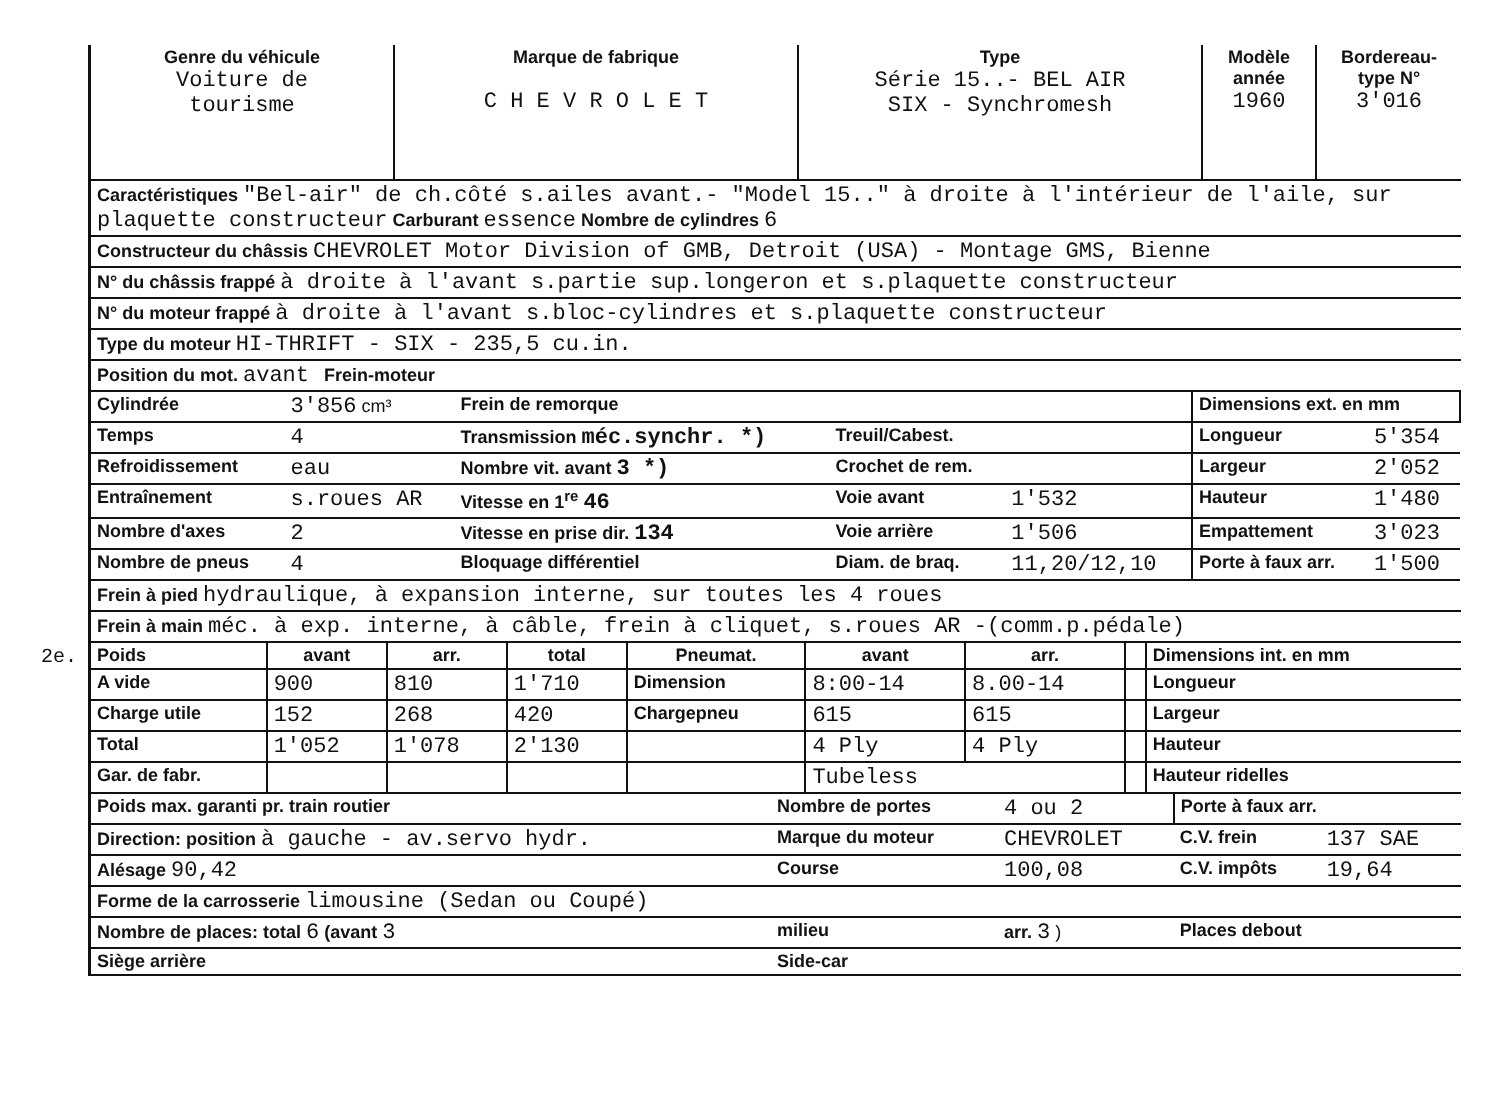2e.
| Genre du véhicule Voiture de tourisme | Marque de fabrique C H E V R O L E T | Type Série 15..- BEL AIR SIX - Synchromesh | Modèle année 1960 | Bordereau-type N° 3'016 |
| Caractéristiques "Bel-air" de ch.côté s.ailes avant.- "Model 15.." à droite à l'intérieur de l'aile, sur plaquette constructeur Carburant essence Nombre de cylindres 6 |
| Constructeur du châssis CHEVROLET Motor Division of GMB, Detroit (USA) - Montage GMS, Bienne |
| N° du châssis frappé à droite à l'avant s.partie sup.longeron et s.plaquette constructeur |
| N° du moteur frappé à droite à l'avant s.bloc-cylindres et s.plaquette constructeur |
| Type du moteur HI-THRIFT - SIX - 235,5 cu.in. |
| Position du mot. avant Frein-moteur |
| Cylindrée | 3'856 cm³ | Frein de remorque | | | Dimensions ext. en mm | |
| Temps | 4 | Transmission méc.synchr. *) | Treuil/Cabest. | | Longueur | 5'354 |
| Refroidissement | eau | Nombre vit. avant 3 *) | Crochet de rem. | | Largeur | 2'052 |
| Entraînement | s.roues AR | Vitesse en 1<sup>re</sup> 46 | Voie avant | 1'532 | Hauteur | 1'480 |
| Nombre d'axes | 2 | Vitesse en prise dir. 134 | Voie arrière | 1'506 | Empattement | 3'023 |
| Nombre de pneus | 4 | Bloquage différentiel | Diam. de braq. | 11,20/12,10 | Porte à faux arr. | 1'500 |
| Frein à pied hydraulique, à expansion interne, sur toutes les 4 roues |
| Frein à main méc. à exp. interne, à câble, frein à cliquet, s.roues AR -(comm.p.pédale) |
| Poids | avant | arr. | total | Pneumat. | avant | arr. | | Dimensions int. en mm |
| --- | --- | --- | --- | --- | --- | --- | --- | --- |
| A vide | 900 | 810 | 1'710 | Dimension | 8:00-14 | 8.00-14 | | Longueur |
| Charge utile | 152 | 268 | 420 | Chargepneu | 615 | 615 | | Largeur |
| Total | 1'052 | 1'078 | 2'130 | | 4 Ply | 4 Ply | | Hauteur |
| Gar. de fabr. | | | | | Tubeless | | | Hauteur ridelles |
| Poids max. garanti pr. train routier | Nombre de portes | 4 ou 2 | Porte à faux arr. | |
| Direction: position à gauche - av.servo hydr. | Marque du moteur | CHEVROLET | C.V. frein | 137 SAE |
| Alésage 90,42 | Course | 100,08 | C.V. impôts | 19,64 |
| Forme de la carrosserie limousine (Sedan ou Coupé) | | | | |
| Nombre de places: total 6 (avant 3 | milieu | arr. 3 ) | Places debout | |
| Siège arrière | Side-car | | | |